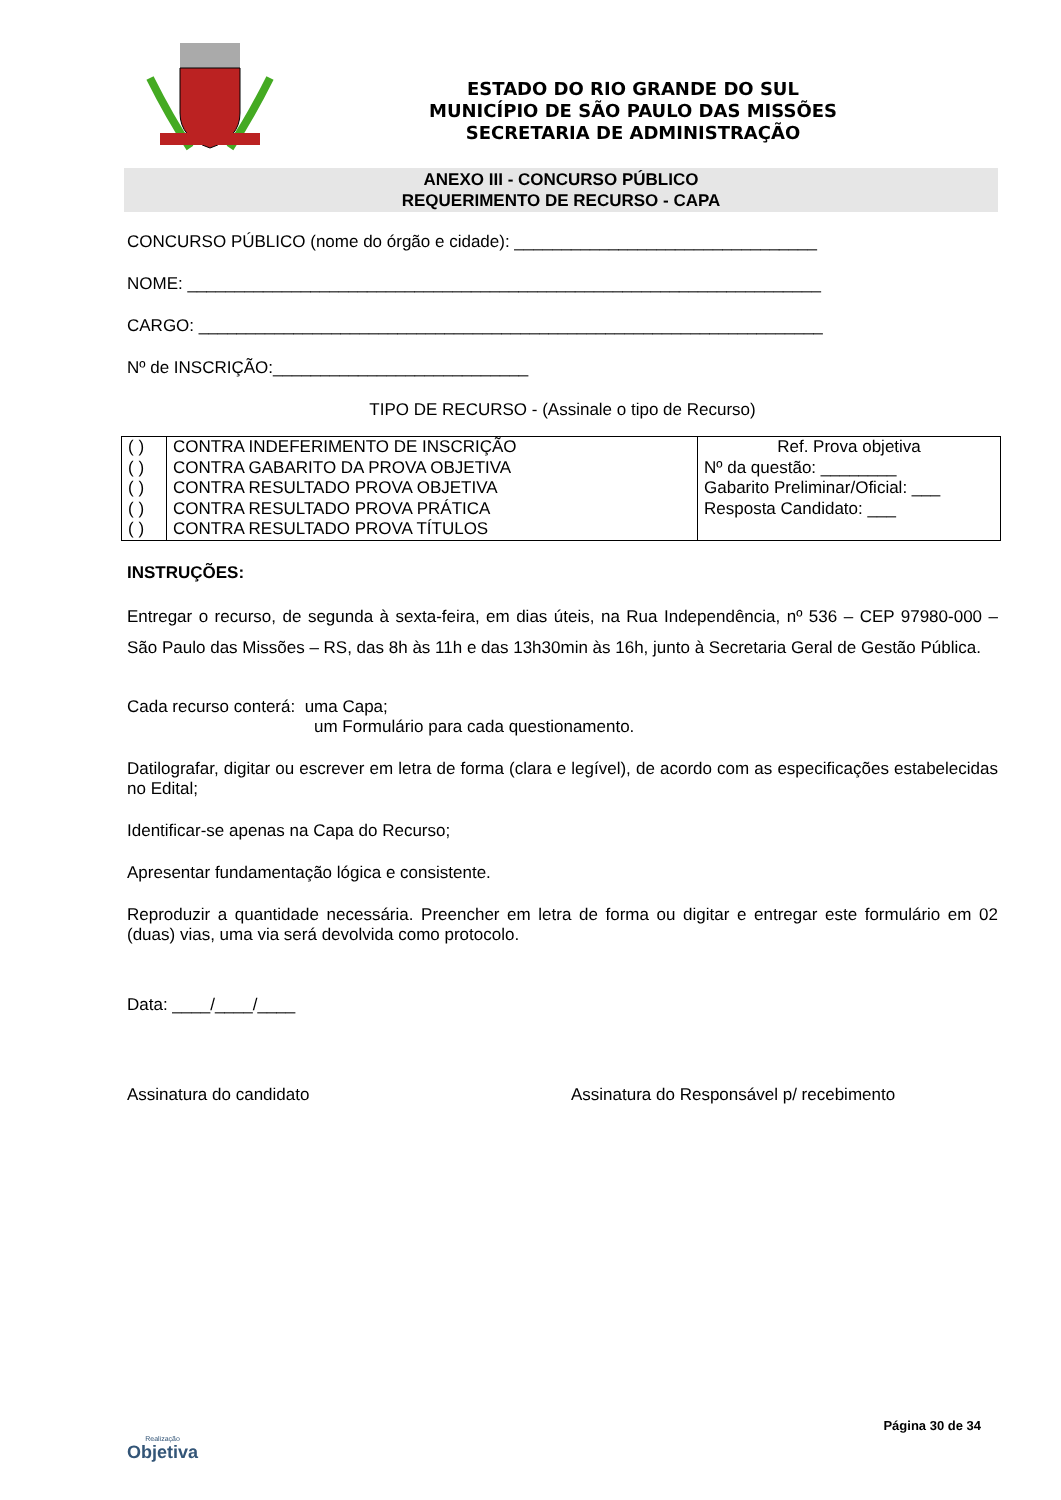ESTADO DO RIO GRANDE DO SUL
MUNICÍPIO DE SÃO PAULO DAS MISSÕES
SECRETARIA DE ADMINISTRAÇÃO
ANEXO III - CONCURSO PÚBLICO
REQUERIMENTO DE RECURSO - CAPA
CONCURSO PÚBLICO (nome do órgão e cidade): ________________________________
NOME: ___________________________________________________________________
CARGO: __________________________________________________________________
Nº de INSCRIÇÃO:___________________________
TIPO DE RECURSO - (Assinale o tipo de Recurso)
| ( ) ( ) ( ) ( ) ( ) | CONTRA INDEFERIMENTO DE INSCRIÇÃO CONTRA GABARITO DA PROVA OBJETIVA CONTRA RESULTADO PROVA OBJETIVA CONTRA RESULTADO PROVA PRÁTICA CONTRA RESULTADO PROVA TÍTULOS | Ref. Prova objetiva Nº da questão: ________ Gabarito Preliminar/Oficial: ___ Resposta Candidato: ___ |
INSTRUÇÕES:
Entregar o recurso, de segunda à sexta-feira, em dias úteis, na Rua Independência, nº 536 – CEP 97980-000 – São Paulo das Missões – RS, das 8h às 11h e das 13h30min às 16h, junto à Secretaria Geral de Gestão Pública.
Cada recurso conterá: uma Capa;
um Formulário para cada questionamento.
Datilografar, digitar ou escrever em letra de forma (clara e legível), de acordo com as especificações estabelecidas no Edital;
Identificar-se apenas na Capa do Recurso;
Apresentar fundamentação lógica e consistente.
Reproduzir a quantidade necessária. Preencher em letra de forma ou digitar e entregar este formulário em 02 (duas) vias, uma via será devolvida como protocolo.
Data: ____/____/____
Assinatura do candidato Assinatura do Responsável p/ recebimento
Realização
Objetiva
Página 30 de 34